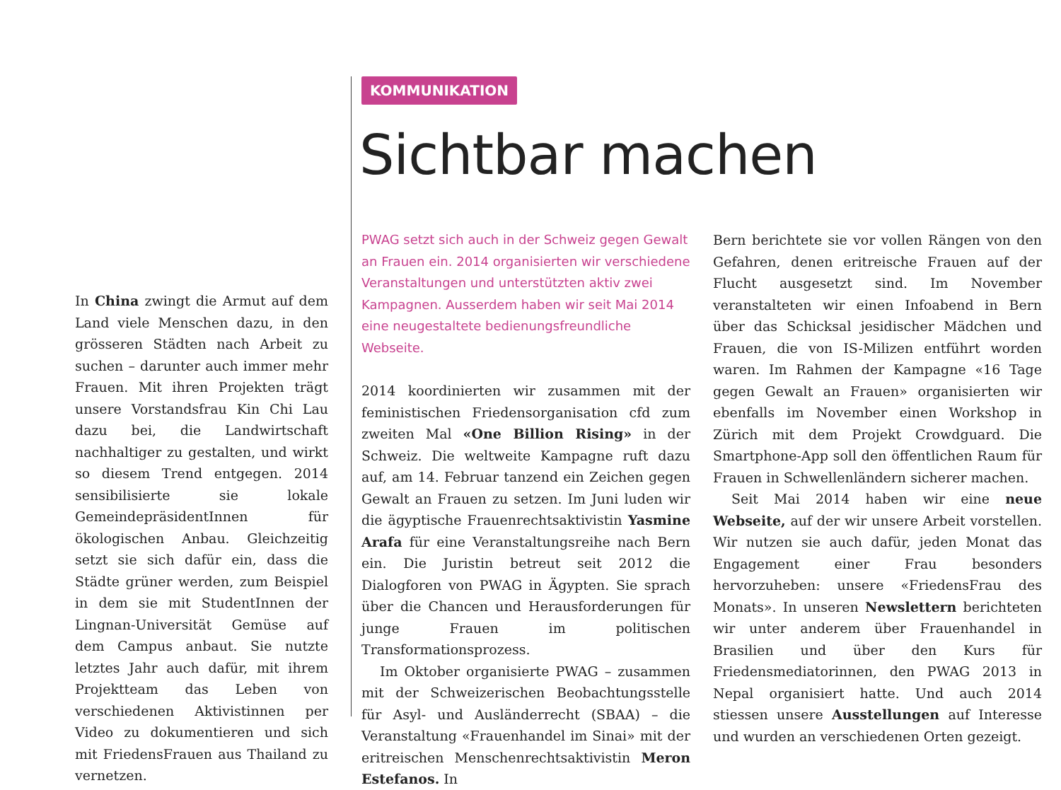In China zwingt die Armut auf dem Land viele Menschen dazu, in den grösseren Städten nach Arbeit zu suchen – darunter auch immer mehr Frauen. Mit ihren Projekten trägt unsere Vorstandsfrau Kin Chi Lau dazu bei, die Landwirtschaft nachhaltiger zu gestalten, und wirkt so diesem Trend entgegen. 2014 sensibilisierte sie lokale GemeindepräsidentInnen für ökologischen Anbau. Gleichzeitig setzt sie sich dafür ein, dass die Städte grüner werden, zum Beispiel in dem sie mit StudentInnen der Lingnan-Universität Gemüse auf dem Campus anbaut. Sie nutzte letztes Jahr auch dafür, mit ihrem Projektteam das Leben von verschiedenen Aktivistinnen per Video zu dokumentieren und sich mit FriedensFrauen aus Thailand zu vernetzen.
KOMMUNIKATION
Sichtbar machen
PWAG setzt sich auch in der Schweiz gegen Gewalt an Frauen ein. 2014 organisierten wir verschiedene Veranstaltungen und unterstützten aktiv zwei Kampagnen. Ausserdem haben wir seit Mai 2014 eine neugestaltete bedienungsfreundliche Webseite.
2014 koordinierten wir zusammen mit der feministischen Friedensorganisation cfd zum zweiten Mal «One Billion Rising» in der Schweiz. Die weltweite Kampagne ruft dazu auf, am 14. Februar tanzend ein Zeichen gegen Gewalt an Frauen zu setzen. Im Juni luden wir die ägyptische Frauenrechtsaktivistin Yasmine Arafa für eine Veranstaltungsreihe nach Bern ein. Die Juristin betreut seit 2012 die Dialogforen von PWAG in Ägypten. Sie sprach über die Chancen und Herausforderungen für junge Frauen im politischen Transformationsprozess.
Im Oktober organisierte PWAG – zusammen mit der Schweizerischen Beobachtungsstelle für Asyl- und Ausländerrecht (SBAA) – die Veranstaltung «Frauenhandel im Sinai» mit der eritreischen Menschenrechtsaktivistin Meron Estefanos. In
Bern berichtete sie vor vollen Rängen von den Gefahren, denen eritreische Frauen auf der Flucht ausgesetzt sind. Im November veranstalteten wir einen Infoabend in Bern über das Schicksal jesidischer Mädchen und Frauen, die von IS-Milizen entführt worden waren. Im Rahmen der Kampagne «16 Tage gegen Gewalt an Frauen» organisierten wir ebenfalls im November einen Workshop in Zürich mit dem Projekt Crowdguard. Die Smartphone-App soll den öffentlichen Raum für Frauen in Schwellenländern sicherer machen.
Seit Mai 2014 haben wir eine neue Webseite, auf der wir unsere Arbeit vorstellen. Wir nutzen sie auch dafür, jeden Monat das Engagement einer Frau besonders hervorzuheben: unsere «FriedensFrau des Monats». In unseren Newslettern berichteten wir unter anderem über Frauenhandel in Brasilien und über den Kurs für Friedensmediatorinnen, den PWAG 2013 in Nepal organisiert hatte. Und auch 2014 stiessen unsere Ausstellungen auf Interesse und wurden an verschiedenen Orten gezeigt.